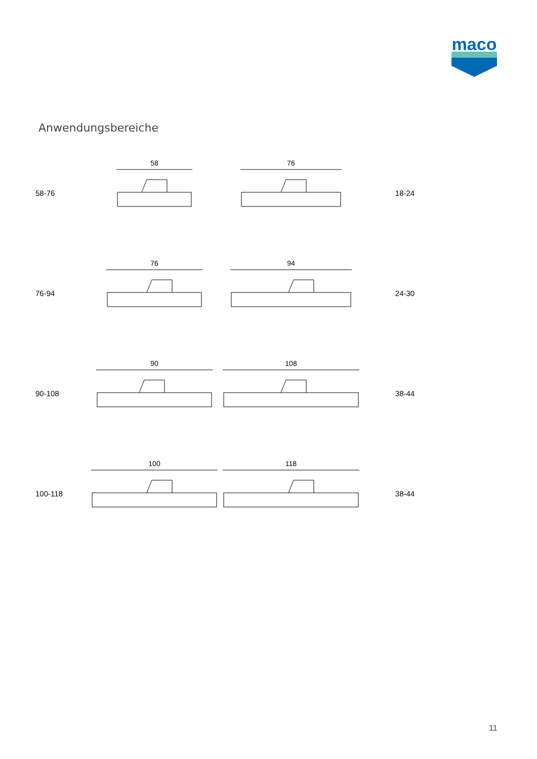maco
Anwendungsbereiche
58-76
58
76
18-24
76-94
76
94
24-30
90-108
90
108
38-44
100-118
100
118
38-44
11